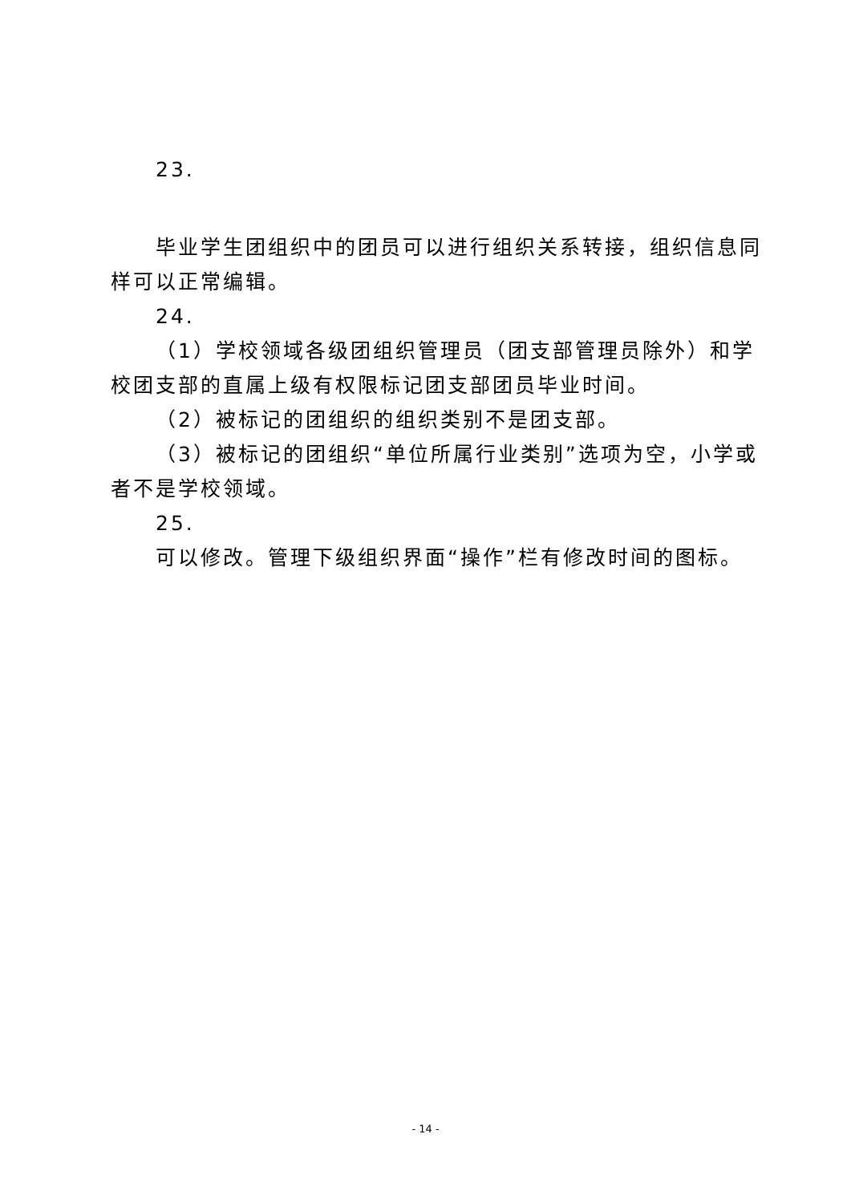23.
毕业学生团组织中的团员可以进行组织关系转接，组织信息同样可以正常编辑。
24.
（1）学校领域各级团组织管理员（团支部管理员除外）和学校团支部的直属上级有权限标记团支部团员毕业时间。
（2）被标记的团组织的组织类别不是团支部。
（3）被标记的团组织“单位所属行业类别”选项为空，小学或者不是学校领域。
25.
可以修改。管理下级组织界面“操作”栏有修改时间的图标。
- 14 -